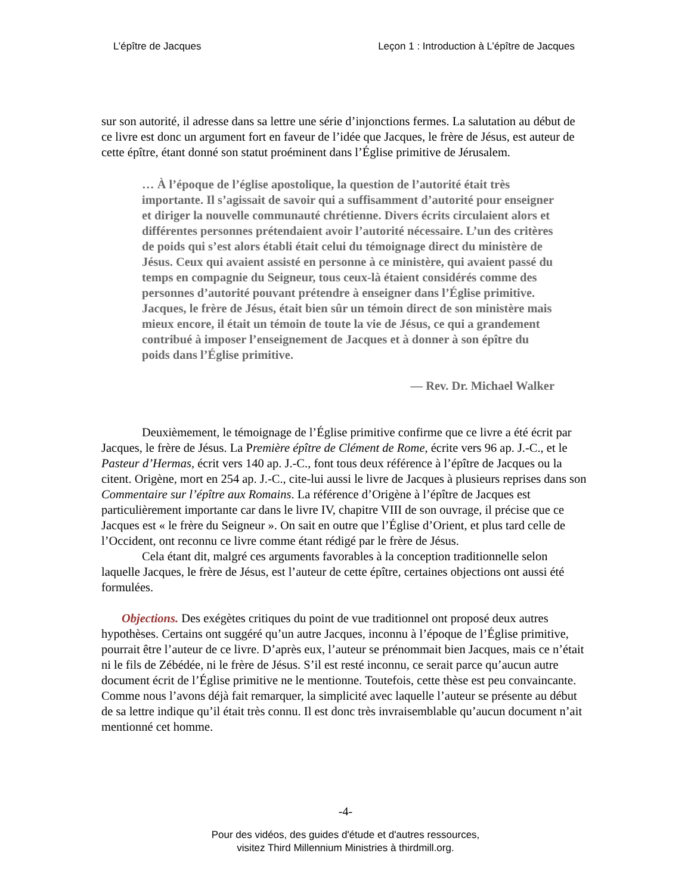L’épître de Jacques Leçon 1 : Introduction à L’épître de Jacques
sur son autorité, il adresse dans sa lettre une série d’injonctions fermes. La salutation au début de ce livre est donc un argument fort en faveur de l’idée que Jacques, le frère de Jésus, est auteur de cette épître, étant donné son statut proéminent dans l’Église primitive de Jérusalem.
… À l’époque de l’église apostolique, la question de l’autorité était très importante. Il s’agissait de savoir qui a suffisamment d’autorité pour enseigner et diriger la nouvelle communauté chrétienne. Divers écrits circulaient alors et différentes personnes prétendaient avoir l’autorité nécessaire. L’un des critères de poids qui s’est alors établi était celui du témoignage direct du ministère de Jésus. Ceux qui avaient assisté en personne à ce ministère, qui avaient passé du temps en compagnie du Seigneur, tous ceux-là étaient considérés comme des personnes d’autorité pouvant prétendre à enseigner dans l’Église primitive. Jacques, le frère de Jésus, était bien sûr un témoin direct de son ministère mais mieux encore, il était un témoin de toute la vie de Jésus, ce qui a grandement contribué à imposer l’enseignement de Jacques et à donner à son épître du poids dans l’Église primitive.
— Rev. Dr. Michael Walker
Deuxièmement, le témoignage de l’Église primitive confirme que ce livre a été écrit par Jacques, le frère de Jésus. La Première épître de Clément de Rome, écrite vers 96 ap. J.-C., et le Pasteur d’Hermas, écrit vers 140 ap. J.-C., font tous deux référence à l’épître de Jacques ou la citent. Origène, mort en 254 ap. J.-C., cite-lui aussi le livre de Jacques à plusieurs reprises dans son Commentaire sur l’épître aux Romains. La référence d’Origène à l’épître de Jacques est particulièrement importante car dans le livre IV, chapitre VIII de son ouvrage, il précise que ce Jacques est « le frère du Seigneur ». On sait en outre que l’Église d’Orient, et plus tard celle de l’Occident, ont reconnu ce livre comme étant rédigé par le frère de Jésus.
Cela étant dit, malgré ces arguments favorables à la conception traditionnelle selon laquelle Jacques, le frère de Jésus, est l’auteur de cette épître, certaines objections ont aussi été formulées.
Objections. Des exégètes critiques du point de vue traditionnel ont proposé deux autres hypothèses. Certains ont suggéré qu’un autre Jacques, inconnu à l’époque de l’Église primitive, pourrait être l’auteur de ce livre. D’après eux, l’auteur se prénommait bien Jacques, mais ce n’était ni le fils de Zébédée, ni le frère de Jésus. S’il est resté inconnu, ce serait parce qu’aucun autre document écrit de l’Église primitive ne le mentionne. Toutefois, cette thèse est peu convaincante. Comme nous l’avons déjà fait remarquer, la simplicité avec laquelle l’auteur se présente au début de sa lettre indique qu’il était très connu. Il est donc très invraisemblable qu’aucun document n’ait mentionné cet homme.
-4-
Pour des vidéos, des guides d'étude et d'autres ressources,
visitez Third Millennium Ministries à thirdmill.org.